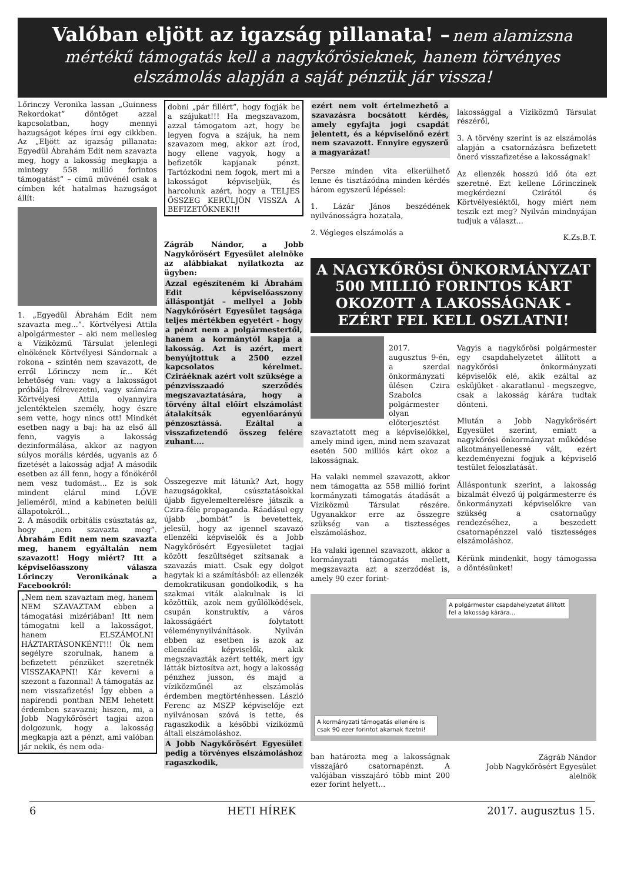Valóban eljött az igazság pillanata! – nem alamizsna mértékű támogatás kell a nagykőrösieknek, hanem törvényes elszámolás alapján a saját pénzük jár vissza!
Lőrinczy Veronika lassan „Guinness Rekordokat” döntöget azzal kapcsolatban, hogy mennyi hazugságot képes írni egy cikkben. Az „Eljött az igazság pillanata: Egyedül Ábrahám Edit nem szavazta meg, hogy a lakosság megkapja a mintegy 558 millió forintos támogatást” – című művénél csak a címben két hatalmas hazugságot állít:
1. „Egyedül Ábrahám Edit nem szavazta meg...”. Körtvélyesi Attila alpolgármester – aki nem mellesleg a Víziközmű Társulat jelenlegi elnökének Körtvélyesi Sándornak a rokona – szintén nem szavazott, de erről Lőrinczy nem ír... Két lehetőség van: vagy a lakosságot próbálja félrevezetni, vagy számára Körtvélyesi Attila olyannyira jelentéktelen személy, hogy észre sem vette, hogy nincs ott! Mindkét esetben nagy a baj: ha az első áll fenn, vagyis a lakosság dezinformálása, akkor az nagyon súlyos morális kérdés, ugyanis az ő fizetését a lakosság adja! A második esetben az áll fenn, hogy a főnökéről nem vesz tudomást... Ez is sok mindent elárul mind LŐVE jelleméről, mind a kabineten belüli állapotokról...
2. A második orbitális csúsztatás az, hogy „nem szavazta meg”. Ábrahám Edit nem nem szavazta meg, hanem egyáltalán nem szavazott! Hogy miért? Itt a képviselőasszony válasza Lőrinczy Veronikának a Facebookról:
„Nem nem szavaztam meg, hanem NEM SZAVAZTAM ebben a támogatási mizériában! Itt nem támogatni kell a lakosságot, hanem ELSZÁMOLNI HÁZTARTÁSONKÉNT!!! Ők nem segélyre szorulnak, hanem a befizetett pénzüket szeretnék VISSZAKAPNI! Kár keverni a szezont a fazonnal! A támogatás az nem visszafizetés! Így ebben a napirendi pontban NEM lehetett érdemben szavazni; hiszen, mi, a Jobb Nagykőrösért tagjai azon dolgozunk, hogy a lakosság megkapja azt a pénzt, ami valóban jár nekik, és nem oda-
dobni „pár fillért”, hogy fogják be a szájukat!!! Ha megszavazom, azzal támogatom azt, hogy be legyen fogva a szájuk, ha nem szavazom meg, akkor azt írod, hogy ellene vagyok, hogy a befizetők kapjanak pénzt. Tartózkodni nem fogok, mert mi a lakosságot képviseljük, és harcolunk azért, hogy a TELJES ÖSSZEG KERÜLJÖN VISSZA A BEFIZETŐKNEK!!!
Zágráb Nándor, a Jobb Nagykőrösért Egyesület alelnöke az alábbiakat nyilatkozta az ügyben:
Azzal egészíteném ki Ábrahám Edit képviselőasszony álláspontját – mellyel a Jobb Nagykőrösért Egyesület tagsága teljes mértékben egyetért - hogy a pénzt nem a polgármestertől, hanem a kormánytól kapja a lakosság. Azt is azért, mert benyújtottuk a 2500 ezzel kapcsolatos kérelmet. Cziráéknak azért volt szüksége a pénzvisszaadó szerződés megszavaztatására, hogy a törvény által előírt elszámolást átalakítsák egyenlőarányú pénzosztássá. Ezáltal a visszafizetendő összeg felére zuhant....
Összegezve mit látunk? Azt, hogy hazugságokkal, csúsztatásokkal újabb figyelemelterelésre játszik a Czira-féle propaganda. Ráadásul egy újabb „bombát” is bevetettek, jelesül, hogy az igennel szavazó ellenzéki képviselők és a Jobb Nagykőrösért Egyesületet tagjai között feszültséget szítsanak a szavazás miatt. Csak egy dolgot hagytak ki a számításból: az ellenzék demokratikusan gondolkodik, s ha szakmai viták alakulnak is ki közöttük, azok nem gyűlölködések, csupán konstruktív, a város lakosságáért folytatott véleménynyilvánítások. Nyilván ebben az esetben is azok az ellenzéki képviselők, akik megszavazták azért tették, mert így látták biztosítva azt, hogy a lakosság pénzhez jusson, és majd a víziközműnél az elszámolás érdemben megtörténhessen. László Ferenc az MSZP képviselője ezt nyilvánosan szóvá is tette, és ragaszkodik a későbbi víziközmű általi elszámoláshoz.
A Jobb Nagykőrösért Egyesület pedig a törvényes elszámoláshoz ragaszkodik,
ezért nem volt értelmezhető a szavazásra bocsátott kérdés, amely egyfajta jogi csapdát jelentett, és a képviselőnő ezért nem szavazott. Ennyire egyszerű a magyarázat!
Persze minden vita elkerülhető lenne és tisztázódna minden kérdés három egyszerű lépéssel:
1. Lázár János beszédének nyilvánosságra hozatala,
2. Végleges elszámolás a
lakossággal a Víziközmű Társulat részéről,
3. A törvény szerint is az elszámolás alapján a csatornázásra befizetett önerő visszafizetése a lakosságnak!
Az ellenzék hosszú idő óta ezt szeretné. Ezt kellene Lőrinczinek megkérdezni Czirától és Körtvélyesiéktől, hogy miért nem teszik ezt meg? Nyilván mindnyájan tudjuk a választ...
K.Zs.B.T.
A NAGYKŐRÖSI ÖNKORMÁNYZAT 500 MILLIÓ FORINTOS KÁRT OKOZOTT A LAKOSSÁGNAK - EZÉRT FEL KELL OSZLATNI!
2017. augusztus 9-én, a szerdai önkormányzati ülésen Czira Szabolcs polgármester olyan előterjesztést szavaztatott meg a képviselőkkel, amely mind igen, mind nem szavazat esetén 500 milliós kárt okoz a lakosságnak.
Ha valaki nemmel szavazott, akkor nem támogatta az 558 millió forint kormányzati támogatás átadását a Víziközmű Társulat részére. Ugyanakkor erre az összegre szükség van a tisztességes elszámoláshoz.
Ha valaki igennel szavazott, akkor a kormányzati támogatás mellett, megszavazta azt a szerződést is, amely 90 ezer forint-
Vagyis a nagykőrösi polgármester egy csapdahelyzetet állított a nagykőrösi önkormányzati képviselők elé, akik ezáltal az esküjüket - akaratlanul - megszegve, csak a lakosság kárára tudtak dönteni.
Miután a Jobb Nagykőrösért Egyesület szerint, emiatt a nagykőrösi önkormányzat működése alkotmányellenessé vált, ezért kezdeményezni fogjuk a képviselő testület feloszlatását.
Álláspontunk szerint, a lakosság bizalmát élvező új polgármesterre és önkormányzati képviselőkre van szükség a csatornaügy rendezéséhez, a beszedett csatornapénzzel való tisztességes elszámoláshoz.
Kérünk mindenkit, hogy támogassa a döntésünket!
A polgármester csapdahelyzetet állított fel a lakosság kárára...
A kormányzati támogatás ellenére is csak 90 ezer forintot akarnak fizetni!
ban határozta meg a lakosságnak visszajáró csatornapénzt. A valójában visszajáró több mint 200 ezer forint helyett...
Zágráb Nándor
Jobb Nagykőrösért Egyesület
alelnök
6 HETI HÍREK 2017. augusztus 15.